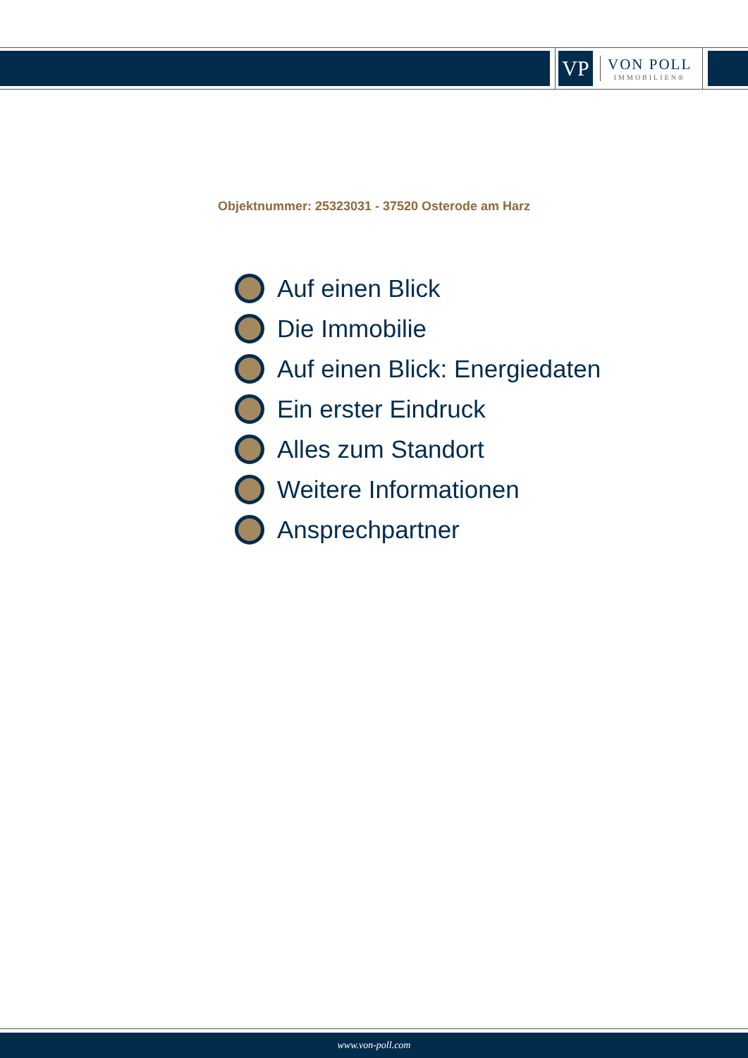VP
VON POLL
IMMOBILIEN®
Objektnummer: 25323031 - 37520 Osterode am Harz
Auf einen Blick
Die Immobilie
Auf einen Blick: Energiedaten
Ein erster Eindruck
Alles zum Standort
Weitere Informationen
Ansprechpartner
www.von-poll.com